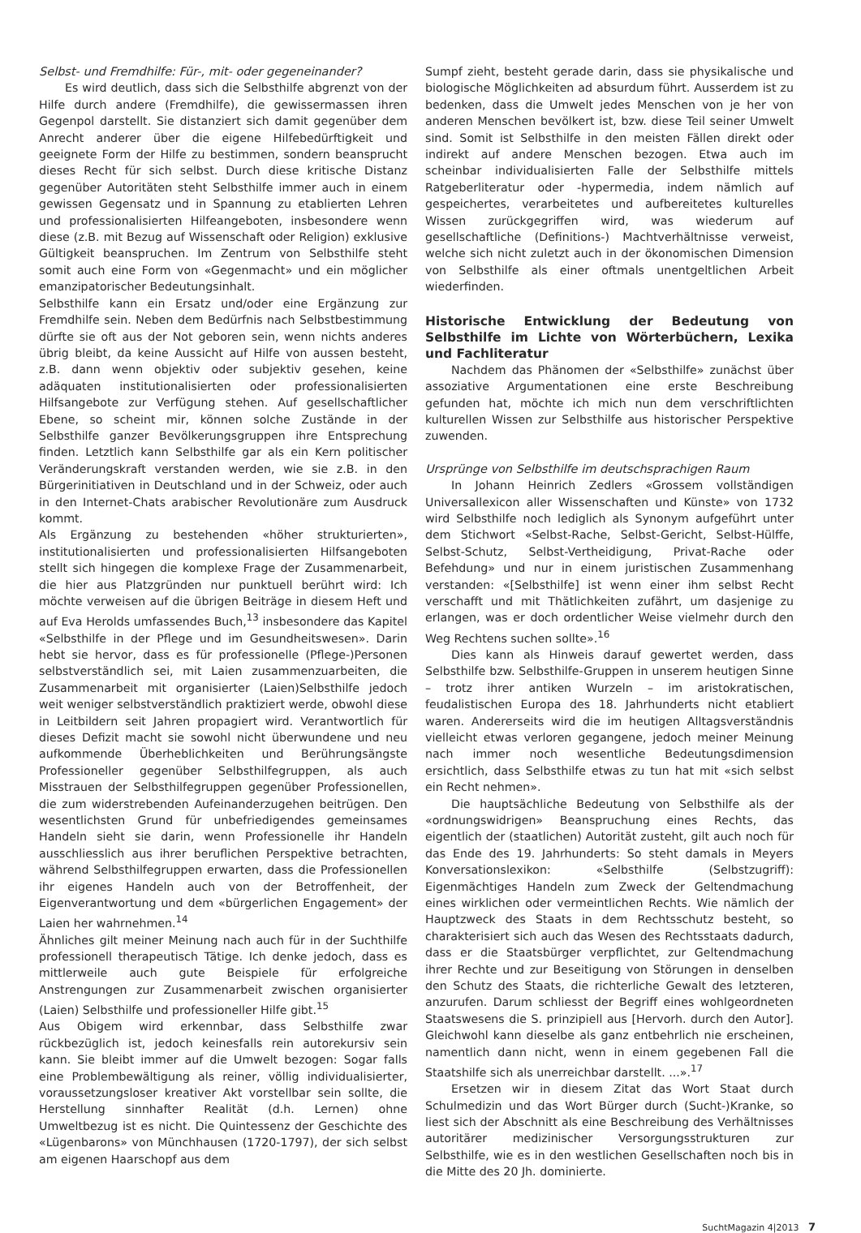Selbst- und Fremdhilfe: Für-, mit- oder gegeneinander?
Es wird deutlich, dass sich die Selbsthilfe abgrenzt von der Hilfe durch andere (Fremdhilfe), die gewissermassen ihren Gegenpol darstellt. Sie distanziert sich damit gegenüber dem Anrecht anderer über die eigene Hilfebedürftigkeit und geeignete Form der Hilfe zu bestimmen, sondern beansprucht dieses Recht für sich selbst. Durch diese kritische Distanz gegenüber Autoritäten steht Selbsthilfe immer auch in einem gewissen Gegensatz und in Spannung zu etablierten Lehren und professionalisierten Hilfeangeboten, insbesondere wenn diese (z.B. mit Bezug auf Wissenschaft oder Religion) exklusive Gültigkeit beanspruchen. Im Zentrum von Selbsthilfe steht somit auch eine Form von «Gegenmacht» und ein möglicher emanzipatorischer Bedeutungsinhalt.
Selbsthilfe kann ein Ersatz und/oder eine Ergänzung zur Fremdhilfe sein. Neben dem Bedürfnis nach Selbstbestimmung dürfte sie oft aus der Not geboren sein, wenn nichts anderes übrig bleibt, da keine Aussicht auf Hilfe von aussen besteht, z.B. dann wenn objektiv oder subjektiv gesehen, keine adäquaten institutionalisierten oder professionalisierten Hilfsangebote zur Verfügung stehen. Auf gesellschaftlicher Ebene, so scheint mir, können solche Zustände in der Selbsthilfe ganzer Bevölkerungsgruppen ihre Entsprechung finden. Letztlich kann Selbsthilfe gar als ein Kern politischer Veränderungskraft verstanden werden, wie sie z.B. in den Bürgerinitiativen in Deutschland und in der Schweiz, oder auch in den Internet-Chats arabischer Revolutionäre zum Ausdruck kommt.
Als Ergänzung zu bestehenden «höher strukturierten», institutionalisierten und professionalisierten Hilfsangeboten stellt sich hingegen die komplexe Frage der Zusammenarbeit, die hier aus Platzgründen nur punktuell berührt wird: Ich möchte verweisen auf die übrigen Beiträge in diesem Heft und auf Eva Herolds umfassendes Buch,<sup>13</sup> insbesondere das Kapitel «Selbsthilfe in der Pflege und im Gesundheitswesen». Darin hebt sie hervor, dass es für professionelle (Pflege-)Personen selbstverständlich sei, mit Laien zusammenzuarbeiten, die Zusammenarbeit mit organisierter (Laien)Selbsthilfe jedoch weit weniger selbstverständlich praktiziert werde, obwohl diese in Leitbildern seit Jahren propagiert wird. Verantwortlich für dieses Defizit macht sie sowohl nicht überwundene und neu aufkommende Überheblichkeiten und Berührungsängste Professioneller gegenüber Selbsthilfegruppen, als auch Misstrauen der Selbsthilfegruppen gegenüber Professionellen, die zum widerstrebenden Aufeinanderzugehen beitrügen. Den wesentlichsten Grund für unbefriedigendes gemeinsames Handeln sieht sie darin, wenn Professionelle ihr Handeln ausschliesslich aus ihrer beruflichen Perspektive betrachten, während Selbsthilfegruppen erwarten, dass die Professionellen ihr eigenes Handeln auch von der Betroffenheit, der Eigenverantwortung und dem «bürgerlichen Engagement» der Laien her wahrnehmen.<sup>14</sup>
Ähnliches gilt meiner Meinung nach auch für in der Suchthilfe professionell therapeutisch Tätige. Ich denke jedoch, dass es mittlerweile auch gute Beispiele für erfolgreiche Anstrengungen zur Zusammenarbeit zwischen organisierter (Laien) Selbsthilfe und professioneller Hilfe gibt.<sup>15</sup>
Aus Obigem wird erkennbar, dass Selbsthilfe zwar rückbezüglich ist, jedoch keinesfalls rein autorekursiv sein kann. Sie bleibt immer auf die Umwelt bezogen: Sogar falls eine Problembewältigung als reiner, völlig individualisierter, voraussetzungsloser kreativer Akt vorstellbar sein sollte, die Herstellung sinnhafter Realität (d.h. Lernen) ohne Umweltbezug ist es nicht. Die Quintessenz der Geschichte des «Lügenbarons» von Münchhausen (1720-1797), der sich selbst am eigenen Haarschopf aus dem
Sumpf zieht, besteht gerade darin, dass sie physikalische und biologische Möglichkeiten ad absurdum führt. Ausserdem ist zu bedenken, dass die Umwelt jedes Menschen von je her von anderen Menschen bevölkert ist, bzw. diese Teil seiner Umwelt sind. Somit ist Selbsthilfe in den meisten Fällen direkt oder indirekt auf andere Menschen bezogen. Etwa auch im scheinbar individualisierten Falle der Selbsthilfe mittels Ratgeberliteratur oder -hypermedia, indem nämlich auf gespeichertes, verarbeitetes und aufbereitetes kulturelles Wissen zurückgegriffen wird, was wiederum auf gesellschaftliche (Definitions-) Machtverhältnisse verweist, welche sich nicht zuletzt auch in der ökonomischen Dimension von Selbsthilfe als einer oftmals unentgeltlichen Arbeit wiederfinden.
Historische Entwicklung der Bedeutung von Selbsthilfe im Lichte von Wörterbüchern, Lexika und Fachliteratur
Nachdem das Phänomen der «Selbsthilfe» zunächst über assoziative Argumentationen eine erste Beschreibung gefunden hat, möchte ich mich nun dem verschriftlichten kulturellen Wissen zur Selbsthilfe aus historischer Perspektive zuwenden.
Ursprünge von Selbsthilfe im deutschsprachigen Raum
In Johann Heinrich Zedlers «Grossem vollständigen Universallexicon aller Wissenschaften und Künste» von 1732 wird Selbsthilfe noch lediglich als Synonym aufgeführt unter dem Stichwort «Selbst-Rache, Selbst-Gericht, Selbst-Hülffe, Selbst-Schutz, Selbst-Vertheidigung, Privat-Rache oder Befehdung» und nur in einem juristischen Zusammenhang verstanden: «[Selbsthilfe] ist wenn einer ihm selbst Recht verschafft und mit Thätlichkeiten zufährt, um dasjenige zu erlangen, was er doch ordentlicher Weise vielmehr durch den Weg Rechtens suchen sollte».<sup>16</sup>
Dies kann als Hinweis darauf gewertet werden, dass Selbsthilfe bzw. Selbsthilfe-Gruppen in unserem heutigen Sinne – trotz ihrer antiken Wurzeln – im aristokratischen, feudalistischen Europa des 18. Jahrhunderts nicht etabliert waren. Andererseits wird die im heutigen Alltagsverständnis vielleicht etwas verloren gegangene, jedoch meiner Meinung nach immer noch wesentliche Bedeutungsdimension ersichtlich, dass Selbsthilfe etwas zu tun hat mit «sich selbst ein Recht nehmen».
Die hauptsächliche Bedeutung von Selbsthilfe als der «ordnungswidrigen» Beanspruchung eines Rechts, das eigentlich der (staatlichen) Autorität zusteht, gilt auch noch für das Ende des 19. Jahrhunderts: So steht damals in Meyers Konversationslexikon: «Selbsthilfe (Selbstzugriff): Eigenmächtiges Handeln zum Zweck der Geltendmachung eines wirklichen oder vermeintlichen Rechts. Wie nämlich der Hauptzweck des Staats in dem Rechtsschutz besteht, so charakterisiert sich auch das Wesen des Rechtsstaats dadurch, dass er die Staatsbürger verpflichtet, zur Geltendmachung ihrer Rechte und zur Beseitigung von Störungen in denselben den Schutz des Staats, die richterliche Gewalt des letzteren, anzurufen. Darum schliesst der Begriff eines wohlgeordneten Staatswesens die S. prinzipiell aus [Hervorh. durch den Autor]. Gleichwohl kann dieselbe als ganz entbehrlich nie erscheinen, namentlich dann nicht, wenn in einem gegebenen Fall die Staatshilfe sich als unerreichbar darstellt. ...».<sup>17</sup>
Ersetzen wir in diesem Zitat das Wort Staat durch Schulmedizin und das Wort Bürger durch (Sucht-)Kranke, so liest sich der Abschnitt als eine Beschreibung des Verhältnisses autoritärer medizinischer Versorgungsstrukturen zur Selbsthilfe, wie es in den westlichen Gesellschaften noch bis in die Mitte des 20 Jh. dominierte.
SuchtMagazin 4|2013 7